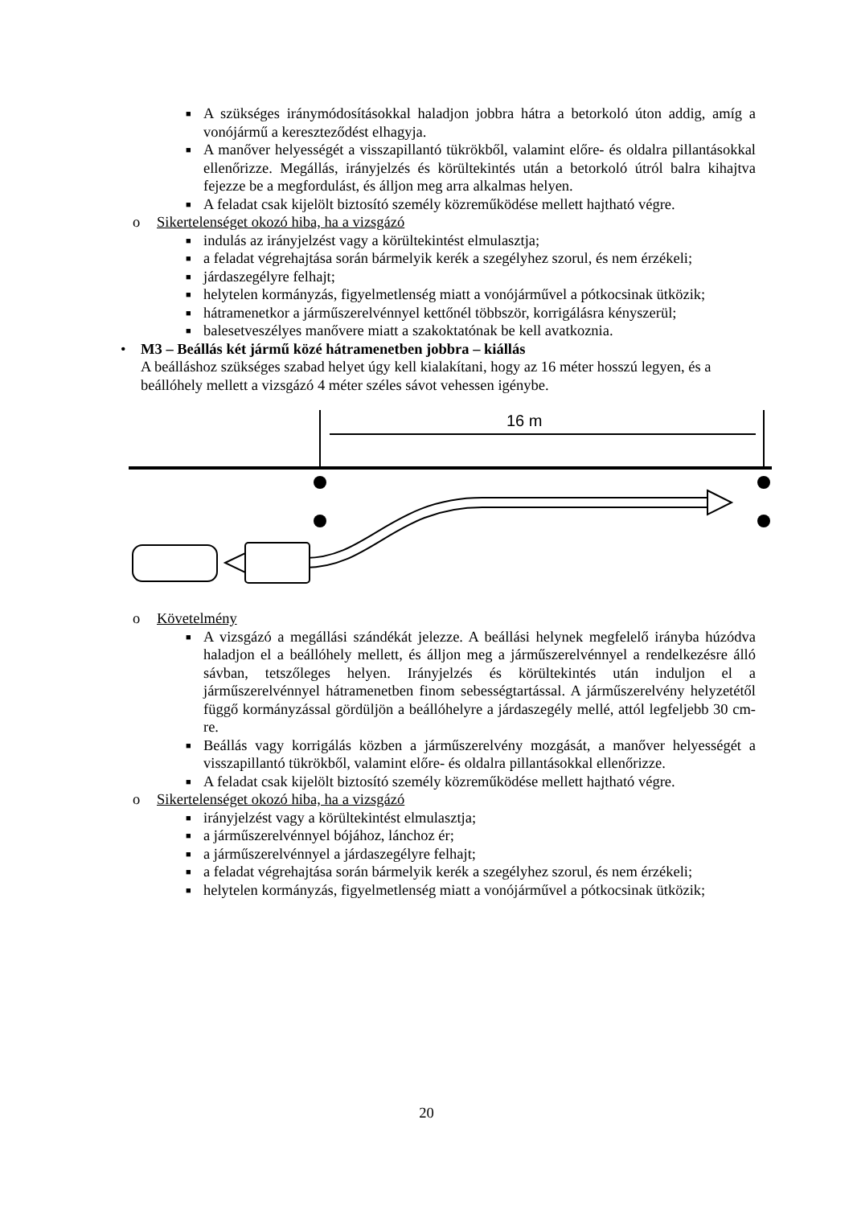■
A szükséges iránymódosításokkal haladjon jobbra hátra a betorkoló úton addig, amíg a vonójármű a kereszteződést elhagyja.
■
A manőver helyességét a visszapillantó tükrökből, valamint előre- és oldalra pillantásokkal ellenőrizze. Megállás, irányjelzés és körültekintés után a betorkoló útról balra kihajtva fejezze be a megfordulást, és álljon meg arra alkalmas helyen.
■
A feladat csak kijelölt biztosító személy közreműködése mellett hajtható végre.
o Sikertelenséget okozó hiba, ha a vizsgázó
■
indulás az irányjelzést vagy a körültekintést elmulasztja;
■
a feladat végrehajtása során bármelyik kerék a szegélyhez szorul, és nem érzékeli;
■
járdaszegélyre felhajt;
■
helytelen kormányzás, figyelmetlenség miatt a vonójárművel a pótkocsinak ütközik;
■
hátramenetkor a járműszerelvénnyel kettőnél többször, korrigálásra kényszerül;
■
balesetveszélyes manővere miatt a szakoktatónak be kell avatkoznia.
• M3 – Beállás két jármű közé hátramenetben jobbra – kiállás
A beálláshoz szükséges szabad helyet úgy kell kialakítani, hogy az 16 méter hosszú legyen, és a beállóhely mellett a vizsgázó 4 méter széles sávot vehessen igénybe.
16 m
o Követelmény
■
A vizsgázó a megállási szándékát jelezze. A beállási helynek megfelelő irányba húzódva haladjon el a beállóhely mellett, és álljon meg a járműszerelvénnyel a rendelkezésre álló sávban, tetszőleges helyen. Irányjelzés és körültekintés után induljon el a járműszerelvénnyel hátramenetben finom sebességtartással. A járműszerelvény helyzetétől függő kormányzással gördüljön a beállóhelyre a járdaszegély mellé, attól legfeljebb 30 cm-re.
■
Beállás vagy korrigálás közben a járműszerelvény mozgását, a manőver helyességét a visszapillantó tükrökből, valamint előre- és oldalra pillantásokkal ellenőrizze.
■
A feladat csak kijelölt biztosító személy közreműködése mellett hajtható végre.
o Sikertelenséget okozó hiba, ha a vizsgázó
■
irányjelzést vagy a körültekintést elmulasztja;
■
a járműszerelvénnyel bójához, lánchoz ér;
■
a járműszerelvénnyel a járdaszegélyre felhajt;
■
a feladat végrehajtása során bármelyik kerék a szegélyhez szorul, és nem érzékeli;
■
helytelen kormányzás, figyelmetlenség miatt a vonójárművel a pótkocsinak ütközik;
20